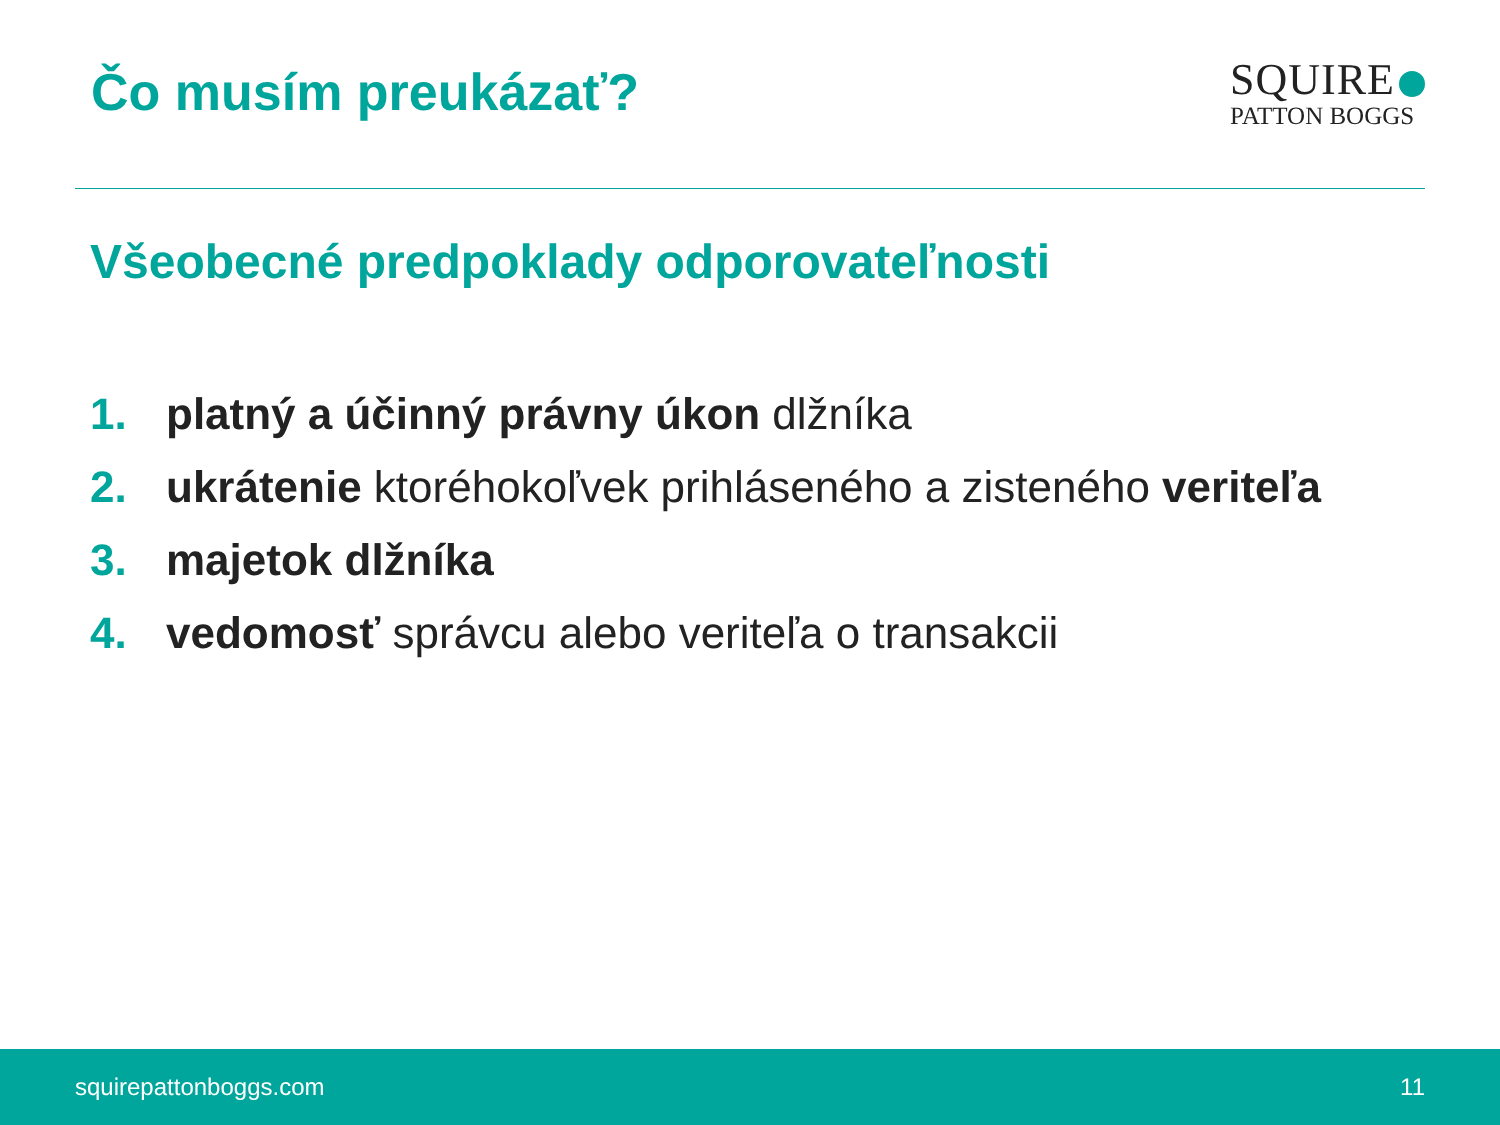Čo musím preukázať?
SQUIRE
PATTON BOGGS
Všeobecné predpoklady odporovateľnosti
1. platný a účinný právny úkon dlžníka
2. ukrátenie ktoréhokoľvek prihláseného a zisteného veriteľa
3. majetok dlžníka
4. vedomosť správcu alebo veriteľa o transakcii
squirepattonboggs.com 11